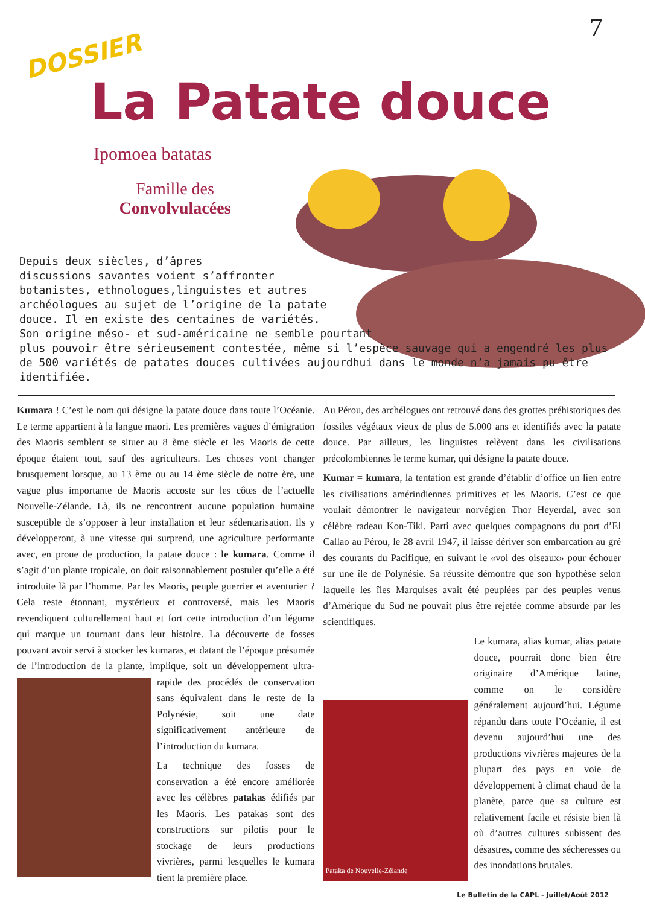7
DOSSIER
La Patate douce
Ipomoea batatas
Famille des
Convolvulacées
Depuis deux siècles, d’âpres
discussions savantes voient s’affronter
botanistes, ethnologues,linguistes et autres
archéologues au sujet de l’origine de la patate
douce. Il en existe des centaines de variétés.
Son origine méso- et sud-américaine ne semble pourtant
plus pouvoir être sérieusement contestée, même si l’espèce sauvage qui a engendré les plus de 500 variétés de patates douces cultivées aujourdhui dans le monde n’a jamais pu être identifiée.
Kumara ! C’est le nom qui désigne la patate douce dans toute l’Océanie. Le terme appartient à la langue maori. Les premières vagues d’émigration des Maoris semblent se situer au 8 ème siècle et les Maoris de cette époque étaient tout, sauf des agriculteurs. Les choses vont changer brusquement lorsque, au 13 ème ou au 14 ème siècle de notre ère, une vague plus importante de Maoris accoste sur les côtes de l’actuelle Nouvelle-Zélande. Là, ils ne rencontrent aucune population humaine susceptible de s’opposer à leur installation et leur sédentarisation. Ils y développeront, à une vitesse qui surprend, une agriculture performante avec, en proue de production, la patate douce : le kumara. Comme il s’agit d’un plante tropicale, on doit raisonnablement postuler qu’elle a été introduite là par l’homme. Par les Maoris, peuple guerrier et aventurier ? Cela reste étonnant, mystérieux et controversé, mais les Maoris revendiquent culturellement haut et fort cette introduction d’un légume qui marque un tournant dans leur histoire. La découverte de fosses pouvant avoir servi à stocker les kumaras, et datant de l’époque présumée de l’introduction de la plante, implique, soit un développement ultra-rapide des procédés de conservation sans équivalent dans le reste de la Polynésie, soit une date significativement antérieure de l’introduction du kumara.
La technique des fosses de conservation a été encore améliorée avec les célèbres patakas édifiés par les Maoris. Les patakas sont des constructions sur pilotis pour le stockage de leurs productions vivrières, parmi lesquelles le kumara tient la première place.
Au Pérou, des archélogues ont retrouvé dans des grottes préhistoriques des fossiles végétaux vieux de plus de 5.000 ans et identifiés avec la patate douce. Par ailleurs, les linguistes relèvent dans les civilisations précolombiennes le terme kumar, qui désigne la patate douce.
Kumar = kumara, la tentation est grande d’établir d’office un lien entre les civilisations amérindiennes primitives et les Maoris. C’est ce que voulait démontrer le navigateur norvégien Thor Heyerdal, avec son célèbre radeau Kon-Tiki. Parti avec quelques compagnons du port d’El Callao au Pérou, le 28 avril 1947, il laisse dériver son embarcation au gré des courants du Pacifique, en suivant le «vol des oiseaux» pour échouer sur une île de Polynésie. Sa réussite démontre que son hypothèse selon laquelle les îles Marquises avait été peuplées par des peuples venus d’Amérique du Sud ne pouvait plus être rejetée comme absurde par les scientifiques.
Pataka de Nouvelle-Zélande
Le kumara, alias kumar, alias patate douce, pourrait donc bien être originaire d’Amérique latine, comme on le considère généralement aujourd’hui. Légume répandu dans toute l’Océanie, il est devenu aujourd’hui une des productions vivrières majeures de la plupart des pays en voie de développement à climat chaud de la planète, parce que sa culture est relativement facile et résiste bien là où d’autres cultures subissent des désastres, comme des sécheresses ou des inondations brutales.
Le Bulletin de la CAPL - Juillet/Août 2012